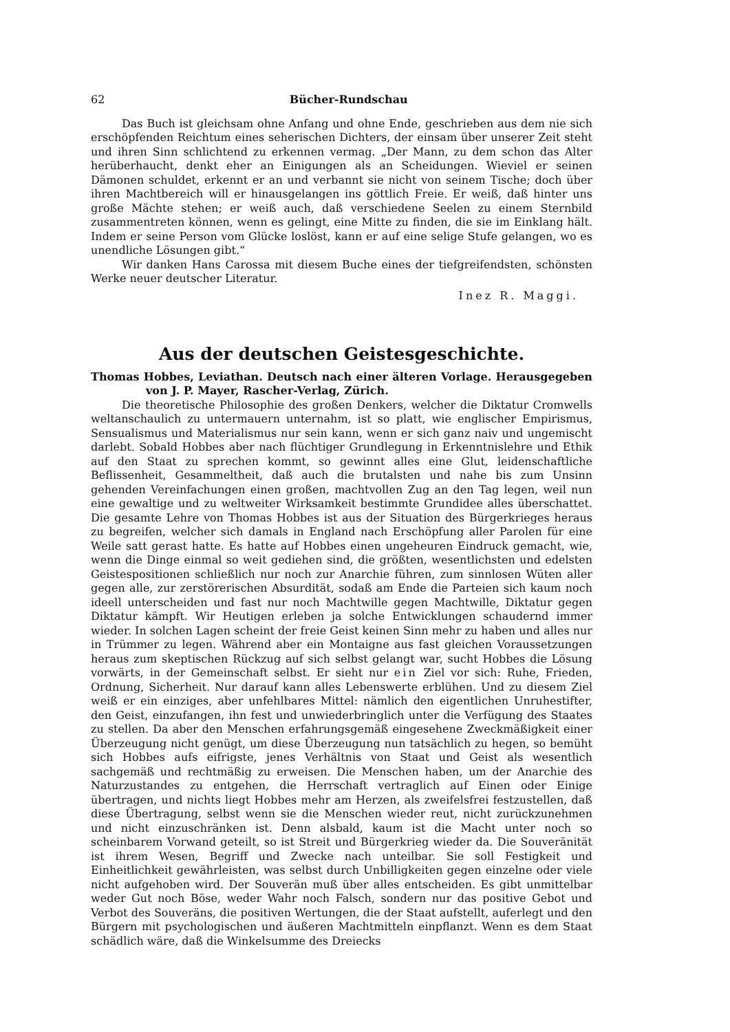62 Bücher-Rundschau
Das Buch ist gleichsam ohne Anfang und ohne Ende, geschrieben aus dem nie sich erschöpfenden Reichtum eines seherischen Dichters, der einsam über unserer Zeit steht und ihren Sinn schlichtend zu erkennen vermag. „Der Mann, zu dem schon das Alter herüberhaucht, denkt eher an Einigungen als an Scheidungen. Wieviel er seinen Dämonen schuldet, erkennt er an und verbannt sie nicht von seinem Tische; doch über ihren Machtbereich will er hinausgelangen ins göttlich Freie. Er weiß, daß hinter uns große Mächte stehen; er weiß auch, daß verschiedene Seelen zu einem Sternbild zusammentreten können, wenn es gelingt, eine Mitte zu finden, die sie im Einklang hält. Indem er seine Person vom Glücke loslöst, kann er auf eine selige Stufe gelangen, wo es unendliche Lösungen gibt.“
Wir danken Hans Carossa mit diesem Buche eines der tiefgreifendsten, schönsten Werke neuer deutscher Literatur.
Inez R. Maggi.
Aus der deutschen Geistesgeschichte.
Thomas Hobbes, Leviathan. Deutsch nach einer älteren Vorlage. Herausgegeben von J. P. Mayer, Rascher-Verlag, Zürich.
Die theoretische Philosophie des großen Denkers, welcher die Diktatur Cromwells weltanschaulich zu untermauern unternahm, ist so platt, wie englischer Empirismus, Sensualismus und Materialismus nur sein kann, wenn er sich ganz naiv und ungemischt darlebt. Sobald Hobbes aber nach flüchtiger Grundlegung in Erkenntnislehre und Ethik auf den Staat zu sprechen kommt, so gewinnt alles eine Glut, leidenschaftliche Beflissenheit, Gesammeltheit, daß auch die brutalsten und nahe bis zum Unsinn gehenden Vereinfachungen einen großen, machtvollen Zug an den Tag legen, weil nun eine gewaltige und zu weltweiter Wirksamkeit bestimmte Grundidee alles überschattet. Die gesamte Lehre von Thomas Hobbes ist aus der Situation des Bürgerkrieges heraus zu begreifen, welcher sich damals in England nach Erschöpfung aller Parolen für eine Weile satt gerast hatte. Es hatte auf Hobbes einen ungeheuren Eindruck gemacht, wie, wenn die Dinge einmal so weit gediehen sind, die größten, wesentlichsten und edelsten Geistespositionen schließlich nur noch zur Anarchie führen, zum sinnlosen Wüten aller gegen alle, zur zerstörerischen Absurdität, sodaß am Ende die Parteien sich kaum noch ideell unterscheiden und fast nur noch Machtwille gegen Machtwille, Diktatur gegen Diktatur kämpft. Wir Heutigen erleben ja solche Entwicklungen schaudernd immer wieder. In solchen Lagen scheint der freie Geist keinen Sinn mehr zu haben und alles nur in Trümmer zu legen. Während aber ein Montaigne aus fast gleichen Voraussetzungen heraus zum skeptischen Rückzug auf sich selbst gelangt war, sucht Hobbes die Lösung vorwärts, in der Gemeinschaft selbst. Er sieht nur ein Ziel vor sich: Ruhe, Frieden, Ordnung, Sicherheit. Nur darauf kann alles Lebenswerte erblühen. Und zu diesem Ziel weiß er ein einziges, aber unfehlbares Mittel: nämlich den eigentlichen Unruhestifter, den Geist, einzufangen, ihn fest und unwiederbringlich unter die Verfügung des Staates zu stellen. Da aber den Menschen erfahrungsgemäß eingesehene Zweckmäßigkeit einer Überzeugung nicht genügt, um diese Überzeugung nun tatsächlich zu hegen, so bemüht sich Hobbes aufs eifrigste, jenes Verhältnis von Staat und Geist als wesentlich sachgemäß und rechtmäßig zu erweisen. Die Menschen haben, um der Anarchie des Naturzustandes zu entgehen, die Herrschaft vertraglich auf Einen oder Einige übertragen, und nichts liegt Hobbes mehr am Herzen, als zweifelsfrei festzustellen, daß diese Übertragung, selbst wenn sie die Menschen wieder reut, nicht zurückzunehmen und nicht einzuschränken ist. Denn alsbald, kaum ist die Macht unter noch so scheinbarem Vorwand geteilt, so ist Streit und Bürgerkrieg wieder da. Die Souveränität ist ihrem Wesen, Begriff und Zwecke nach unteilbar. Sie soll Festigkeit und Einheitlichkeit gewährleisten, was selbst durch Unbilligkeiten gegen einzelne oder viele nicht aufgehoben wird. Der Souverän muß über alles entscheiden. Es gibt unmittelbar weder Gut noch Böse, weder Wahr noch Falsch, sondern nur das positive Gebot und Verbot des Souveräns, die positiven Wertungen, die der Staat aufstellt, auferlegt und den Bürgern mit psychologischen und äußeren Machtmitteln einpflanzt. Wenn es dem Staat schädlich wäre, daß die Winkelsumme des Dreiecks